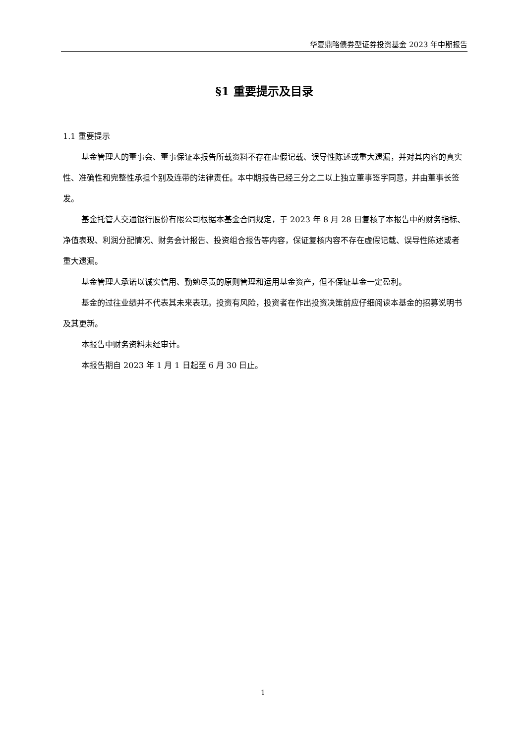华夏鼎略债券型证券投资基金 2023 年中期报告
§1 重要提示及目录
1.1 重要提示
基金管理人的董事会、董事保证本报告所载资料不存在虚假记载、误导性陈述或重大遗漏，并对其内容的真实性、准确性和完整性承担个别及连带的法律责任。本中期报告已经三分之二以上独立董事签字同意，并由董事长签发。
基金托管人交通银行股份有限公司根据本基金合同规定，于 2023 年 8 月 28 日复核了本报告中的财务指标、净值表现、利润分配情况、财务会计报告、投资组合报告等内容，保证复核内容不存在虚假记载、误导性陈述或者重大遗漏。
基金管理人承诺以诚实信用、勤勉尽责的原则管理和运用基金资产，但不保证基金一定盈利。
基金的过往业绩并不代表其未来表现。投资有风险，投资者在作出投资决策前应仔细阅读本基金的招募说明书及其更新。
本报告中财务资料未经审计。
本报告期自 2023 年 1 月 1 日起至 6 月 30 日止。
1